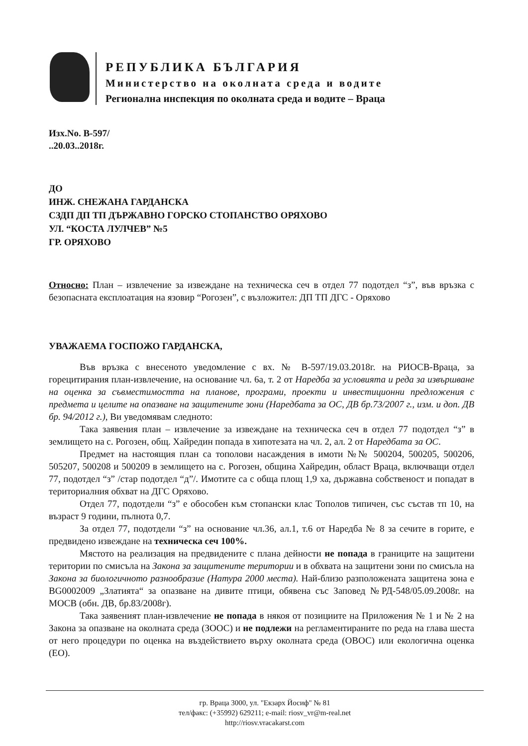РЕПУБЛИКА БЪЛГАРИЯ
Министерство на околната среда и водите
Регионална инспекция по околната среда и водите – Враца
Изх.No. В-597/
..20.03..2018г.
ДО
ИНЖ. СНЕЖАНА ГАРДАНСКА
СЗДП ДП ТП ДЪРЖАВНО ГОРСКО СТОПАНСТВО ОРЯХОВО
УЛ. “КОСТА ЛУЛЧЕВ” №5
ГР. ОРЯХОВО
Относно: План – извлечение за извеждане на техническа сеч в отдел 77 подотдел “з”, във връзка с безопасната експлоатация на язовир “Рогозен”, с възложител: ДП ТП ДГС - Оряхово
УВАЖАЕМА ГОСПОЖО ГАРДАНСКА,
Във връзка с внесеното уведомление с вх. № В-597/19.03.2018г. на РИОСВ-Враца, за горецитирания план-извлечение, на основание чл. 6а, т. 2 от Наредба за условията и реда за извършване на оценка за съвместимостта на планове, програми, проекти и инвестиционни предложения с предмета и целите на опазване на защитените зони (Наредбата за ОС, ДВ бр.73/2007 г., изм. и доп. ДВ бр. 94/2012 г.), Ви уведомявам следното:
Така заявения план – извлечение за извеждане на техническа сеч в отдел 77 подотдел “з” в землището на с. Рогозен, общ. Хайредин попада в хипотезата на чл. 2, ал. 2 от Наредбата за ОС.
Предмет на настоящия план са тополови насаждения в имоти №№ 500204, 500205, 500206, 505207, 500208 и 500209 в землището на с. Рогозен, община Хайредин, област Враца, включващи отдел 77, подотдел “з” /стар подотдел “д”/. Имотите са с обща площ 1,9 ха, държавна собственост и попадат в териториалния обхват на ДГС Оряхово.
Отдел 77, подотдели “з” е обособен към стопански клас Тополов типичен, със състав тп 10, на възраст 9 години, пълнота 0,7.
За отдел 77, подотдели “з” на основание чл.36, ал.1, т.6 от Наредба № 8 за сечите в горите, е предвидено извеждане на техническа сеч 100%.
Мястото на реализация на предвидените с плана дейности не попада в границите на защитени територии по смисъла на Закона за защитените територии и в обхвата на защитени зони по смисъла на Закона за биологичното разнообразие (Натура 2000 места). Най-близо разположената защитена зона е BG0002009 „Златията“ за опазване на дивите птици, обявена със Заповед №РД-548/05.09.2008г. на МОСВ (обн. ДВ, бр.83/2008г).
Така заявеният план-извлечение не попада в някоя от позициите на Приложения № 1 и № 2 на Закона за опазване на околната среда (ЗООС) и не подлежи на регламентираните по реда на глава шеста от него процедури по оценка на въздействието върху околната среда (ОВОС) или екологична оценка (ЕО).
гр. Враца 3000, ул. "Екзарх Йосиф" № 81
тел/факс: (+35992) 629211; e-mail: riosv_vr@m-real.net
http://riosv.vracakarst.com